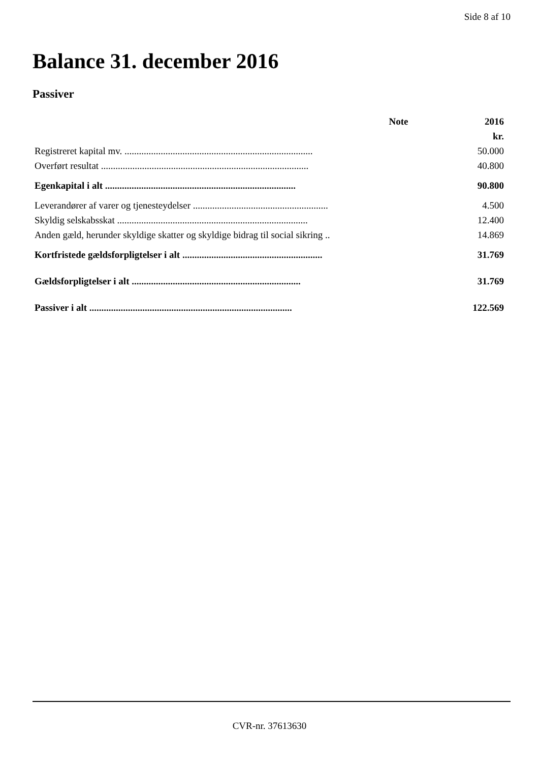Side 8 af 10
Balance 31. december 2016
Passiver
| | Note | 2016 |
| --- | --- | --- |
| | | kr. |
| Registreret kapital mv. .............................................................................. | | 50.000 |
| Overført resultat ...................................................................................... | | 40.800 |
| Egenkapital i alt ............................................................................... | | 90.800 |
| Leverandører af varer og tjenesteydelser ........................................................ | | 4.500 |
| Skyldig selskabsskat ............................................................................... | | 12.400 |
| Anden gæld, herunder skyldige skatter og skyldige bidrag til social sikring .. | | 14.869 |
| Kortfristede gældsforpligtelser i alt .......................................................... | | 31.769 |
| Gældsforpligtelser i alt ...................................................................... | | 31.769 |
| Passiver i alt .................................................................................... | | 122.569 |
CVR-nr. 37613630